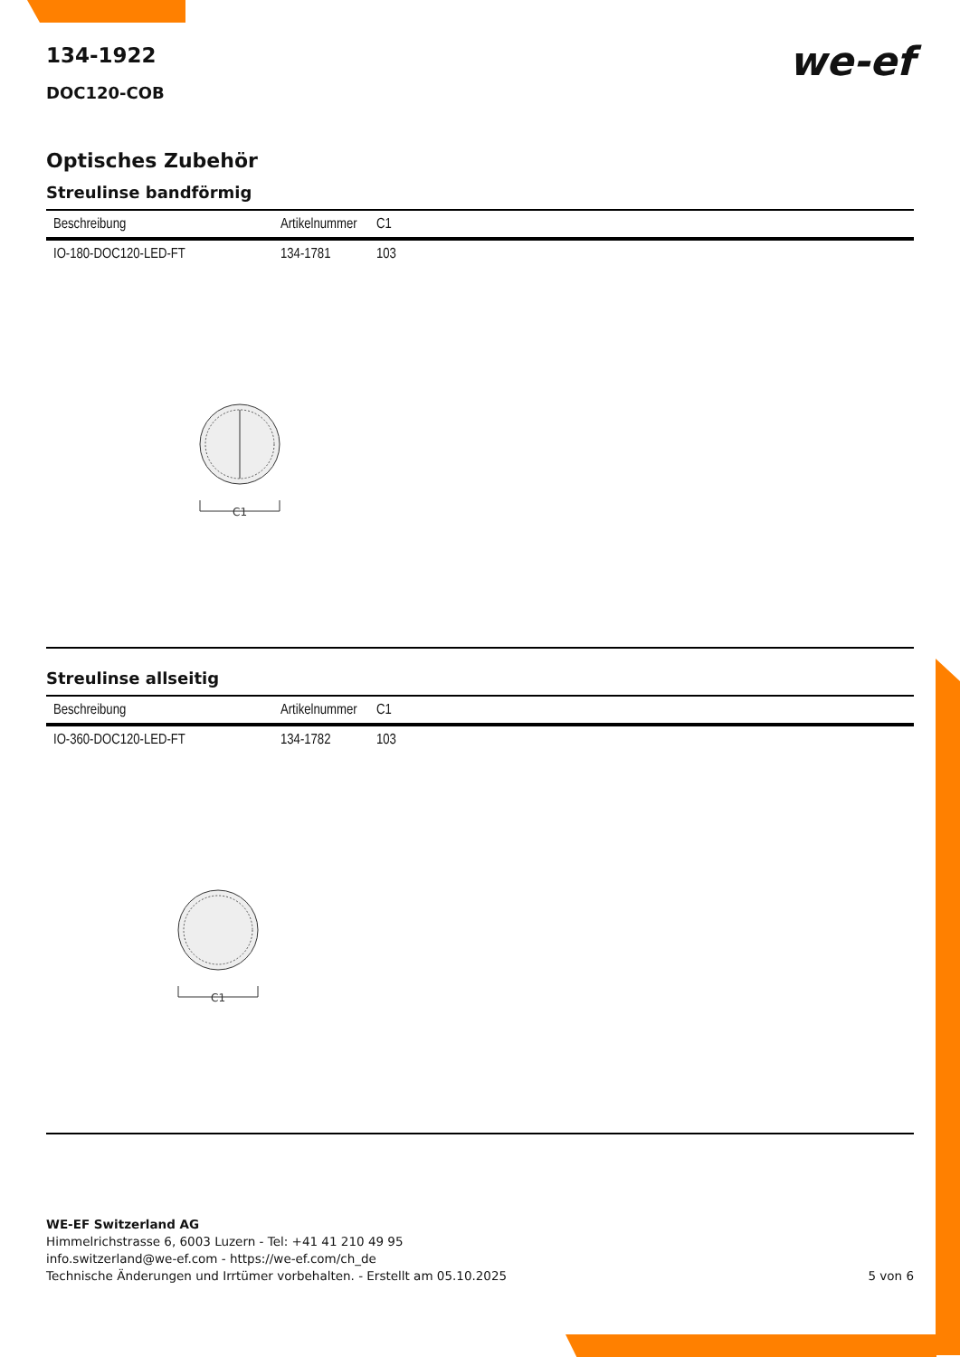134-1922
we-ef
DOC120-COB
Optisches Zubehör
Streulinse bandförmig
| Beschreibung | Artikelnummer | C1 |
| --- | --- | --- |
| IO-180-DOC120-LED-FT | 134-1781 | 103 |
C1
Streulinse allseitig
| Beschreibung | Artikelnummer | C1 |
| --- | --- | --- |
| IO-360-DOC120-LED-FT | 134-1782 | 103 |
C1
WE-EF Switzerland AG
Himmelrichstrasse 6, 6003 Luzern - Tel: +41 41 210 49 95
info.switzerland@we-ef.com - https://we-ef.com/ch_de
Technische Änderungen und Irrtümer vorbehalten. - Erstellt am 05.10.2025 5 von 6